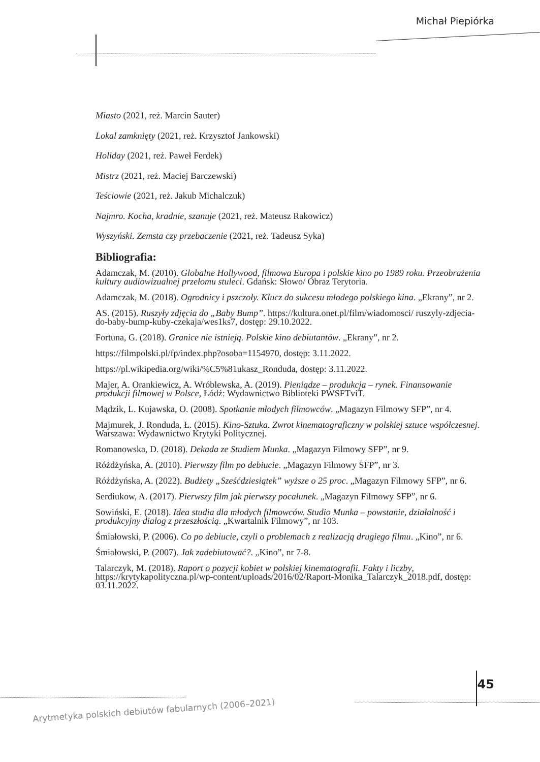Michał Piepiórka
Miasto (2021, reż. Marcin Sauter)
Lokal zamknięty (2021, reż. Krzysztof Jankowski)
Holiday (2021, reż. Paweł Ferdek)
Mistrz (2021, reż. Maciej Barczewski)
Teściowie (2021, reż. Jakub Michalczuk)
Najmro. Kocha, kradnie, szanuje (2021, reż. Mateusz Rakowicz)
Wyszyński. Zemsta czy przebaczenie (2021, reż. Tadeusz Syka)
Bibliografia:
Adamczak, M. (2010). Globalne Hollywood, filmowa Europa i polskie kino po 1989 roku. Przeobrażenia kultury audiowizualnej przełomu stuleci. Gdańsk: Słowo/ Obraz Terytoria.
Adamczak, M. (2018). Ogrodnicy i pszczoły. Klucz do sukcesu młodego polskiego kina. „Ekrany”, nr 2.
AS. (2015). Ruszyły zdjęcia do „Baby Bump”. https://kultura.onet.pl/film/wiadomosci/ ruszyly-zdjecia-do-baby-bump-kuby-czekaja/wes1ks7, dostęp: 29.10.2022.
Fortuna, G. (2018). Granice nie istnieją. Polskie kino debiutantów. „Ekrany”, nr 2.
https://filmpolski.pl/fp/index.php?osoba=1154970, dostęp: 3.11.2022.
https://pl.wikipedia.org/wiki/%C5%81ukasz_Ronduda, dostęp: 3.11.2022.
Majer, A. Orankiewicz, A. Wróblewska, A. (2019). Pieniądze – produkcja – rynek. Finansowanie produkcji filmowej w Polsce, Łódź: Wydawnictwo Biblioteki PWSFTviT.
Mądzik, L. Kujawska, O. (2008). Spotkanie młodych filmowców. „Magazyn Filmowy SFP”, nr 4.
Majmurek, J. Ronduda, Ł. (2015). Kino-Sztuka. Zwrot kinematograficzny w polskiej sztuce współczesnej. Warszawa: Wydawnictwo Krytyki Politycznej.
Romanowska, D. (2018). Dekada ze Studiem Munka. „Magazyn Filmowy SFP”, nr 9.
Różdżyńska, A. (2010). Pierwszy film po debiucie. „Magazyn Filmowy SFP”, nr 3.
Różdżyńska, A. (2022). Budżety „Sześćdziesiątek” wyższe o 25 proc. „Magazyn Filmowy SFP”, nr 6.
Serdiukow, A. (2017). Pierwszy film jak pierwszy pocałunek. „Magazyn Filmowy SFP”, nr 6.
Sowiński, E. (2018). Idea studia dla młodych filmowców. Studio Munka – powstanie, działalność i produkcyjny dialog z przeszłością. „Kwartalnik Filmowy”, nr 103.
Śmiałowski, P. (2006). Co po debiucie, czyli o problemach z realizacją drugiego filmu. „Kino”, nr 6.
Śmiałowski, P. (2007). Jak zadebiutować?. „Kino”, nr 7-8.
Talarczyk, M. (2018). Raport o pozycji kobiet w polskiej kinematografii. Fakty i liczby, https://krytykapolityczna.pl/wp-content/uploads/2016/02/Raport-Monika_Talarczyk_2018.pdf, dostęp: 03.11.2022.
45
Arytmetyka polskich debiutów fabularnych (2006–2021)